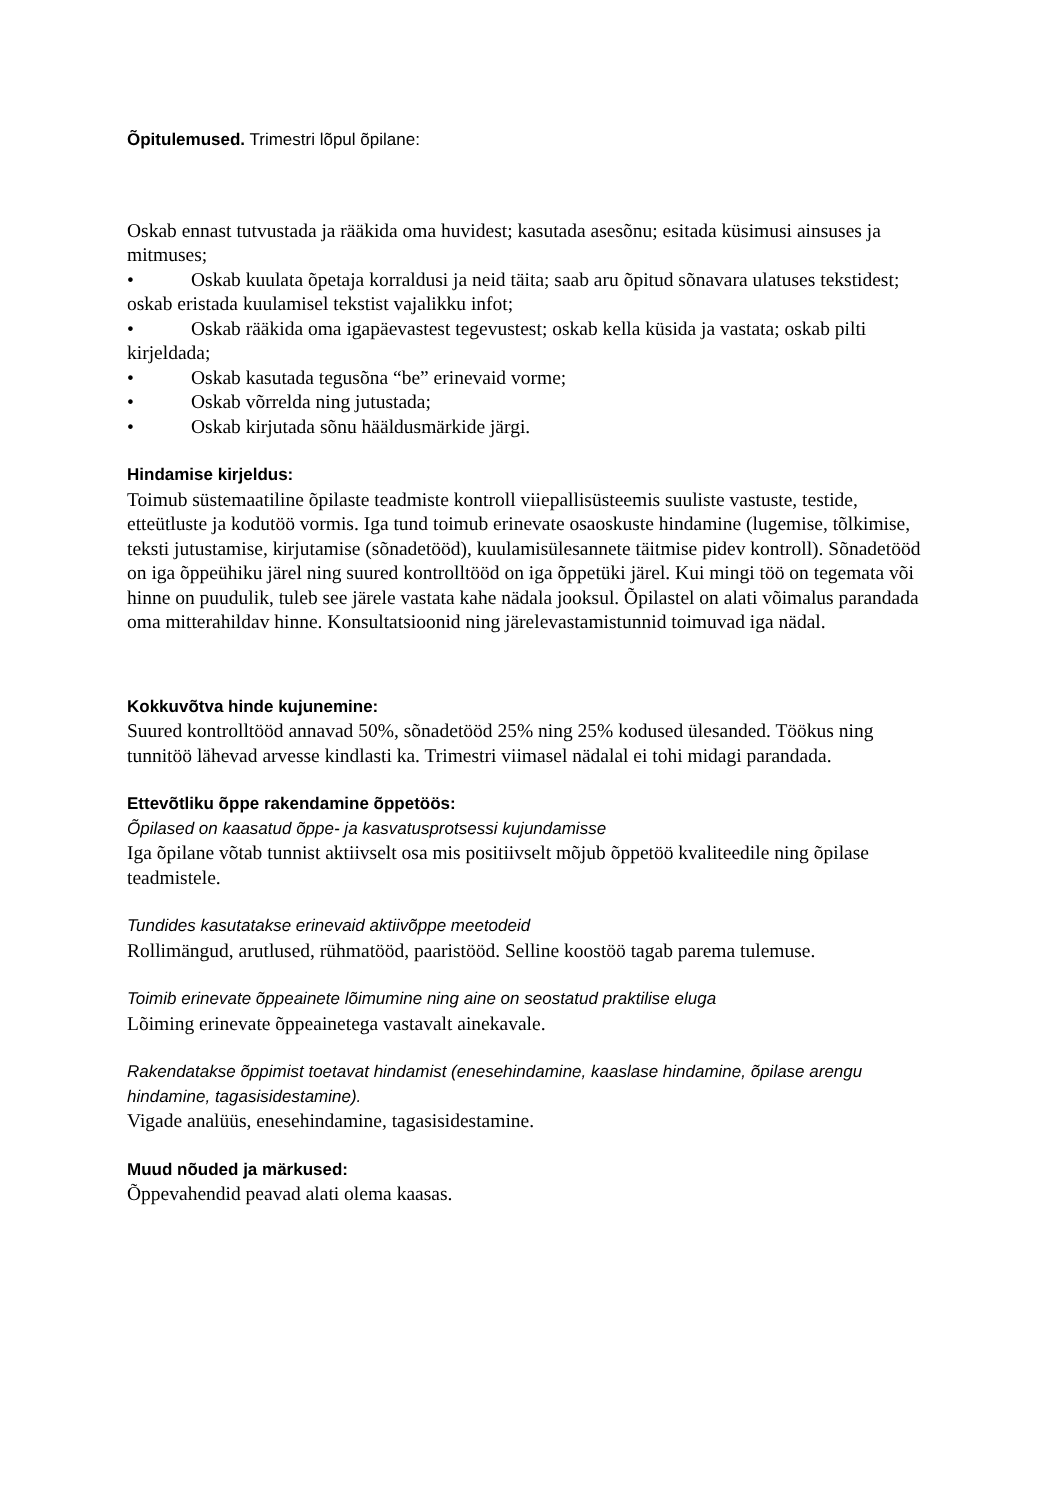Õpitulemused. Trimestri lõpul õpilane:
Oskab ennast tutvustada ja rääkida oma huvidest; kasutada asesõnu; esitada küsimusi ainsuses ja mitmuses;
• Oskab kuulata õpetaja korraldusi ja neid täita; saab aru õpitud sõnavara ulatuses tekstidest; oskab eristada kuulamisel tekstist vajalikku infot;
• Oskab rääkida oma igapäevastest tegevustest; oskab kella küsida ja vastata; oskab pilti kirjeldada;
• Oskab kasutada tegusõna “be” erinevaid vorme;
• Oskab võrrelda ning jutustada;
• Oskab kirjutada sõnu hääldusmärkide järgi.
Hindamise kirjeldus:
Toimub süstemaatiline õpilaste teadmiste kontroll viiepallisüsteemis suuliste vastuste, testide, etteütluste ja kodutöö vormis. Iga tund toimub erinevate osaoskuste hindamine (lugemise, tõlkimise, teksti jutustamise, kirjutamise (sõnadetööd), kuulamisülesannete täitmise pidev kontroll). Sõnadetööd on iga õppeühiku järel ning suured kontrolltööd on iga õppetüki järel. Kui mingi töö on tegemata või hinne on puudulik, tuleb see järele vastata kahe nädala jooksul. Õpilastel on alati võimalus parandada oma mitterahildav hinne. Konsultatsioonid ning järelevastamistunnid toimuvad iga nädal.
Kokkuvõtva hinde kujunemine:
Suured kontrolltööd annavad 50%, sõnadetööd 25% ning 25% kodused ülesanded. Töökus ning tunnitöö lähevad arvesse kindlasti ka. Trimestri viimasel nädalal ei tohi midagi parandada.
Ettevõtliku õppe rakendamine õppetöös:
Õpilased on kaasatud õppe- ja kasvatusprotsessi kujundamisse
Iga õpilane võtab tunnist aktiivselt osa mis positiivselt mõjub õppetöö kvaliteedile ning õpilase teadmistele.
Tundides kasutatakse erinevaid aktiivõppe meetodeid
Rollimängud, arutlused, rühmatööd, paaristööd. Selline koostöö tagab parema tulemuse.
Toimib erinevate õppeainete lõimumine ning aine on seostatud praktilise eluga
Lõiming erinevate õppeainetega vastavalt ainekavale.
Rakendatakse õppimist toetavat hindamist (enesehindamine, kaaslase hindamine, õpilase arengu hindamine, tagasisidestamine).
Vigade analüüs, enesehindamine, tagasisidestamine.
Muud nõuded ja märkused:
Õppevahendid peavad alati olema kaasas.